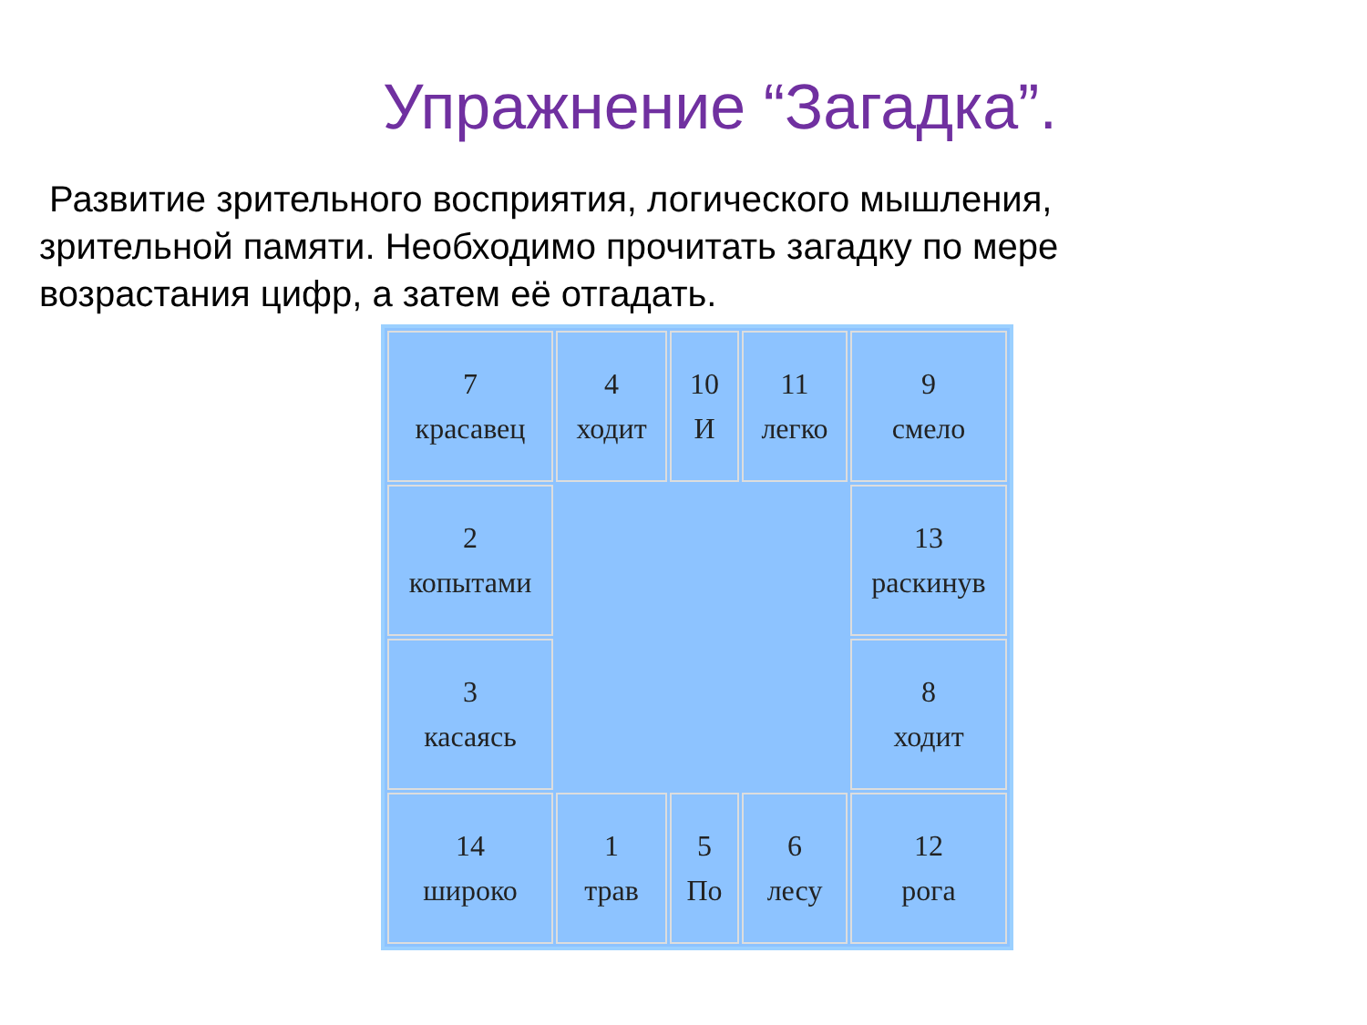Упражнение “Загадка”.
Развитие зрительного восприятия, логического мышления, зрительной памяти. Необходимо прочитать загадку по мере возрастания цифр, а затем её отгадать.
| 7 красавец | 4 ходит | 10 И | 11 легко | 9 смело |
| 2 копытами | | | | 13 раскинув |
| 3 касаясь | | | | 8 ходит |
| 14 широко | 1 трав | 5 По | 6 лесу | 12 рога |